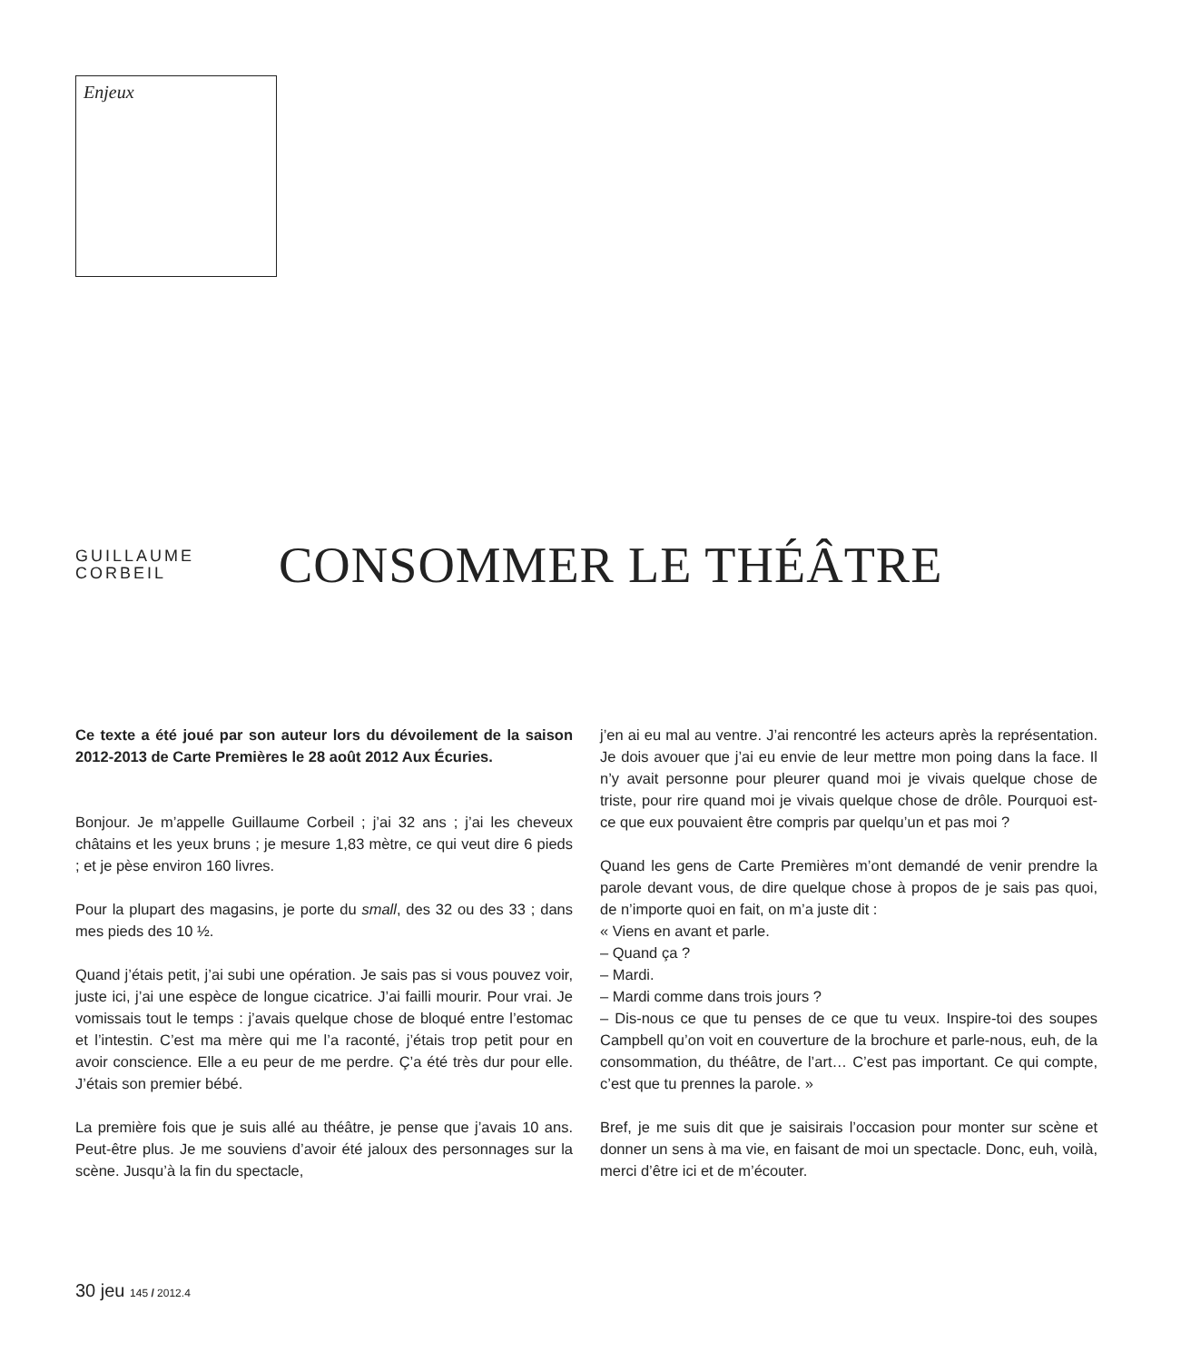Enjeux
GUILLAUME
CORBEIL
CONSOMMER LE THÉÂTRE
Ce texte a été joué par son auteur lors du dévoilement de la saison 2012-2013 de Carte Premières le 28 août 2012 Aux Écuries.
Bonjour. Je m’appelle Guillaume Corbeil ; j’ai 32 ans ; j’ai les cheveux châtains et les yeux bruns ; je mesure 1,83 mètre, ce qui veut dire 6 pieds ; et je pèse environ 160 livres.
Pour la plupart des magasins, je porte du small, des 32 ou des 33 ; dans mes pieds des 10 ½.
Quand j’étais petit, j’ai subi une opération. Je sais pas si vous pouvez voir, juste ici, j’ai une espèce de longue cicatrice. J’ai failli mourir. Pour vrai. Je vomissais tout le temps : j’avais quelque chose de bloqué entre l’estomac et l’intestin. C’est ma mère qui me l’a raconté, j’étais trop petit pour en avoir conscience. Elle a eu peur de me perdre. Ç’a été très dur pour elle. J’étais son premier bébé.
La première fois que je suis allé au théâtre, je pense que j’avais 10 ans. Peut-être plus. Je me souviens d’avoir été jaloux des personnages sur la scène. Jusqu’à la fin du spectacle,
j’en ai eu mal au ventre. J’ai rencontré les acteurs après la représentation. Je dois avouer que j’ai eu envie de leur mettre mon poing dans la face. Il n’y avait personne pour pleurer quand moi je vivais quelque chose de triste, pour rire quand moi je vivais quelque chose de drôle. Pourquoi est-ce que eux pouvaient être compris par quelqu’un et pas moi ?
Quand les gens de Carte Premières m’ont demandé de venir prendre la parole devant vous, de dire quelque chose à propos de je sais pas quoi, de n’importe quoi en fait, on m’a juste dit :
« Viens en avant et parle.
– Quand ça ?
– Mardi.
– Mardi comme dans trois jours ?
– Dis-nous ce que tu penses de ce que tu veux. Inspire-toi des soupes Campbell qu’on voit en couverture de la brochure et parle-nous, euh, de la consommation, du théâtre, de l’art… C’est pas important. Ce qui compte, c’est que tu prennes la parole. »
Bref, je me suis dit que je saisirais l’occasion pour monter sur scène et donner un sens à ma vie, en faisant de moi un spectacle. Donc, euh, voilà, merci d’être ici et de m’écouter.
30 jeu 145 / 2012.4